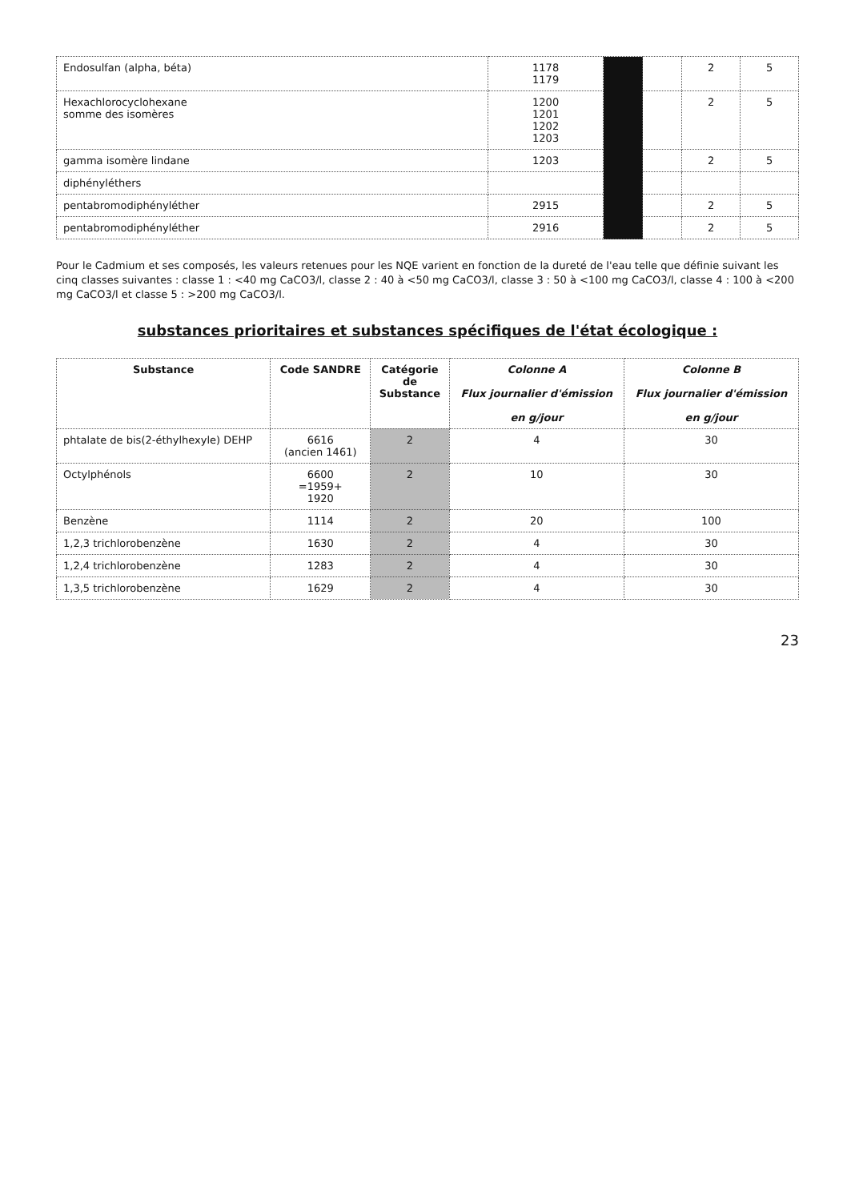| Endosulfan (alpha, béta) | 1178 1179 | | | 2 | 5 |
| Hexachlorocyclohexane somme des isomères | 1200 1201 1202 1203 | | | 2 | 5 |
| gamma isomère lindane | 1203 | | | 2 | 5 |
| diphényléthers | | | | | |
| pentabromodiphényléther | 2915 | | | 2 | 5 |
| pentabromodiphényléther | 2916 | | | 2 | 5 |
Pour le Cadmium et ses composés, les valeurs retenues pour les NQE varient en fonction de la dureté de l'eau telle que définie suivant les cinq classes suivantes : classe 1 : <40 mg CaCO3/l, classe 2 : 40 à <50 mg CaCO3/l, classe 3 : 50 à <100 mg CaCO3/l, classe 4 : 100 à <200 mg CaCO3/l et classe 5 : >200 mg CaCO3/l.
substances prioritaires et substances spécifiques de l'état écologique :
| Substance | Code SANDRE | Catégorie de Substance | Colonne A Flux journalier d'émission en g/jour | Colonne B Flux journalier d'émission en g/jour |
| --- | --- | --- | --- | --- |
| phtalate de bis(2-éthylhexyle) DEHP | 6616 (ancien 1461) | 2 | 4 | 30 |
| Octylphénols | 6600 =1959+ 1920 | 2 | 10 | 30 |
| Benzène | 1114 | 2 | 20 | 100 |
| 1,2,3 trichlorobenzène | 1630 | 2 | 4 | 30 |
| 1,2,4 trichlorobenzène | 1283 | 2 | 4 | 30 |
| 1,3,5 trichlorobenzène | 1629 | 2 | 4 | 30 |
23